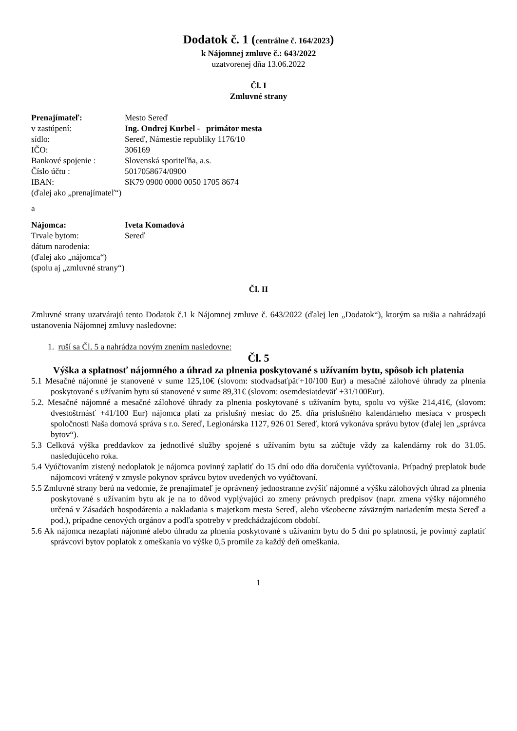Dodatok č. 1 (centrálne č. 164/2023)
k Nájomnej zmluve č.: 643/2022
uzatvorenej dňa 13.06.2022
Čl. I
Zmluvné strany
| Prenajímateľ: | Mesto Sereď |
| v zastúpení: | Ing. Ondrej Kurbel - primátor mesta |
| sídlo: | Sereď, Námestie republiky 1176/10 |
| IČO: | 306169 |
| Bankové spojenie : | Slovenská sporiteľňa, a.s. |
| Číslo účtu : | 5017058674/0900 |
| IBAN: | SK79 0900 0000 0050 1705 8674 |
(ďalej ako „prenajímateľ“)
a
| Nájomca: | Iveta Komadová |
| Trvale bytom: | Sereď |
| dátum narodenia: | |
(ďalej ako „nájomca“)
(spolu aj „zmluvné strany“)
Čl. II
Zmluvné strany uzatvárajú tento Dodatok č.1 k Nájomnej zmluve č. 643/2022 (ďalej len „Dodatok“), ktorým sa rušia a nahrádzajú ustanovenia Nájomnej zmluvy nasledovne:
1. ruší sa Čl. 5 a nahrádza novým znením nasledovne:
Čl. 5
Výška a splatnosť nájomného a úhrad za plnenia poskytované s užívaním bytu, spôsob ich platenia
5.1 Mesačné nájomné je stanovené v sume 125,10€ (slovom: stodvadsaťpäť+10/100 Eur) a mesačné zálohové úhrady za plnenia poskytované s užívaním bytu sú stanovené v sume 89,31€ (slovom: osemdesiatdeväť +31/100Eur).
5.2. Mesačné nájomné a mesačné zálohové úhrady za plnenia poskytované s užívaním bytu, spolu vo výške 214,41€, (slovom: dvestoštrnásť +41/100 Eur) nájomca platí za príslušný mesiac do 25. dňa príslušného kalendárneho mesiaca v prospech spoločnosti Naša domová správa s r.o. Sereď, Legionárska 1127, 926 01 Sereď, ktorá vykonáva správu bytov (ďalej len „správca bytov“).
5.3 Celková výška preddavkov za jednotlivé služby spojené s užívaním bytu sa zúčtuje vždy za kalendárny rok do 31.05. nasledujúceho roka.
5.4 Vyúčtovaním zistený nedoplatok je nájomca povinný zaplatiť do 15 dní odo dňa doručenia vyúčtovania. Prípadný preplatok bude nájomcovi vrátený v zmysle pokynov správcu bytov uvedených vo vyúčtovaní.
5.5 Zmluvné strany berú na vedomie, že prenajímateľ je oprávnený jednostranne zvýšiť nájomné a výšku zálohových úhrad za plnenia poskytované s užívaním bytu ak je na to dôvod vyplývajúci zo zmeny právnych predpisov (napr. zmena výšky nájomného určená v Zásadách hospodárenia a nakladania s majetkom mesta Sereď, alebo všeobecne záväzným nariadením mesta Sereď a pod.), prípadne cenových orgánov a podľa spotreby v predchádzajúcom období.
5.6 Ak nájomca nezaplatí nájomné alebo úhradu za plnenia poskytované s užívaním bytu do 5 dní po splatnosti, je povinný zaplatiť správcovi bytov poplatok z omeškania vo výške 0,5 promile za každý deň omeškania.
1